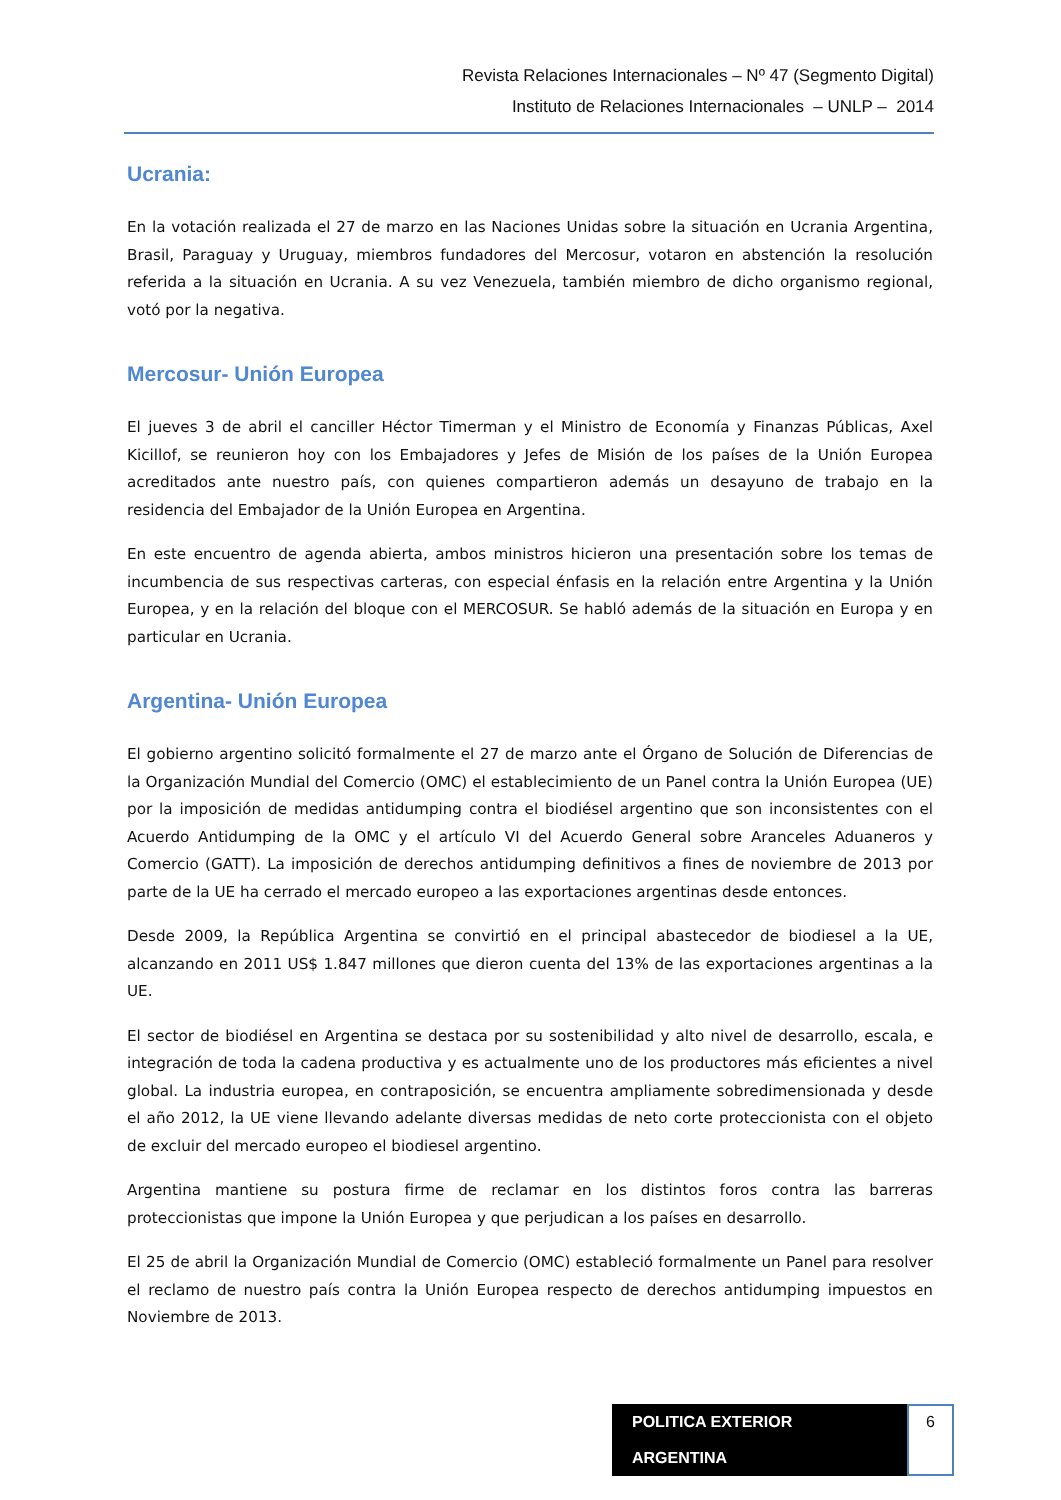Revista Relaciones Internacionales – Nº 47 (Segmento Digital)
Instituto de Relaciones Internacionales – UNLP – 2014
Ucrania:
En la votación realizada el 27 de marzo en las Naciones Unidas sobre la situación en Ucrania Argentina, Brasil, Paraguay y Uruguay, miembros fundadores del Mercosur, votaron en abstención la resolución referida a la situación en Ucrania. A su vez Venezuela, también miembro de dicho organismo regional, votó por la negativa.
Mercosur- Unión Europea
El jueves 3 de abril el canciller Héctor Timerman y el Ministro de Economía y Finanzas Públicas, Axel Kicillof, se reunieron hoy con los Embajadores y Jefes de Misión de los países de la Unión Europea acreditados ante nuestro país, con quienes compartieron además un desayuno de trabajo en la residencia del Embajador de la Unión Europea en Argentina.
En este encuentro de agenda abierta, ambos ministros hicieron una presentación sobre los temas de incumbencia de sus respectivas carteras, con especial énfasis en la relación entre Argentina y la Unión Europea, y en la relación del bloque con el MERCOSUR. Se habló además de la situación en Europa y en particular en Ucrania.
Argentina- Unión Europea
El gobierno argentino solicitó formalmente el 27 de marzo ante el Órgano de Solución de Diferencias de la Organización Mundial del Comercio (OMC) el establecimiento de un Panel contra la Unión Europea (UE) por la imposición de medidas antidumping contra el biodiésel argentino que son inconsistentes con el Acuerdo Antidumping de la OMC y el artículo VI del Acuerdo General sobre Aranceles Aduaneros y Comercio (GATT). La imposición de derechos antidumping definitivos a fines de noviembre de 2013 por parte de la UE ha cerrado el mercado europeo a las exportaciones argentinas desde entonces.
Desde 2009, la República Argentina se convirtió en el principal abastecedor de biodiesel a la UE, alcanzando en 2011 US$ 1.847 millones que dieron cuenta del 13% de las exportaciones argentinas a la UE.
El sector de biodiésel en Argentina se destaca por su sostenibilidad y alto nivel de desarrollo, escala, e integración de toda la cadena productiva y es actualmente uno de los productores más eficientes a nivel global. La industria europea, en contraposición, se encuentra ampliamente sobredimensionada y desde el año 2012, la UE viene llevando adelante diversas medidas de neto corte proteccionista con el objeto de excluir del mercado europeo el biodiesel argentino.
Argentina mantiene su postura firme de reclamar en los distintos foros contra las barreras proteccionistas que impone la Unión Europea y que perjudican a los países en desarrollo.
El 25 de abril la Organización Mundial de Comercio (OMC) estableció formalmente un Panel para resolver el reclamo de nuestro país contra la Unión Europea respecto de derechos antidumping impuestos en Noviembre de 2013.
POLITICA EXTERIOR ARGENTINA
6